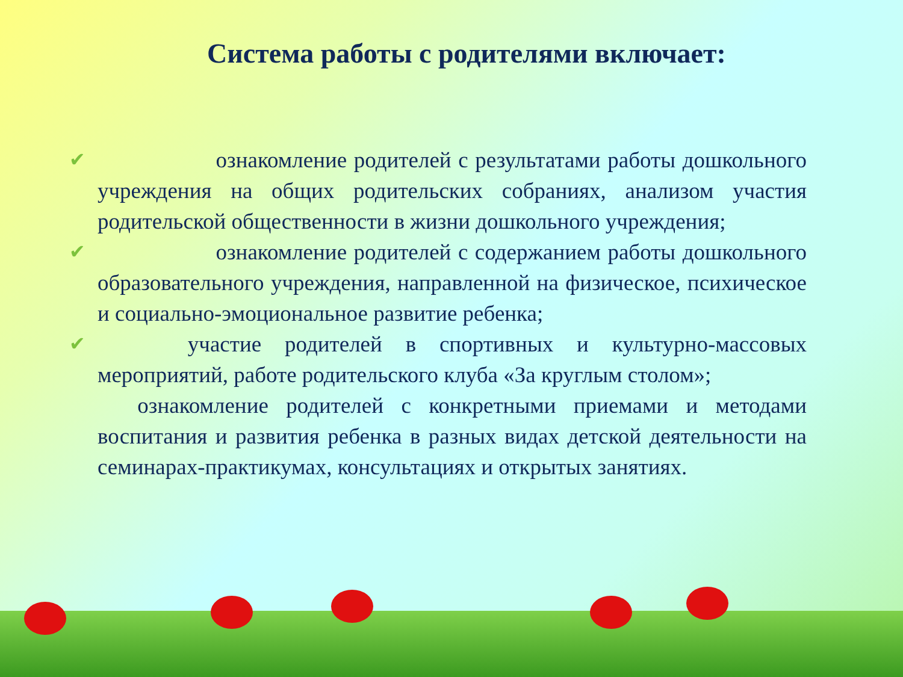Система работы с родителями включает:
✔      ознакомление родителей с результатами работы дошкольного учреждения на общих родительских собраниях, анализом участия родительской общественности в жизни дошкольного учреждения;
✔      ознакомление родителей с содержанием работы дошкольного образовательного учреждения, направленной на физическое, психическое и социально-эмоциональное развитие ребенка;
✔    участие родителей в спортивных и культурно-массовых мероприятий, работе родительского клуба «За круглым столом»;
  ознакомление родителей с конкретными приемами и методами воспитания и развития ребенка в разных видах детской деятельности на семинарах-практикумах, консультациях и открытых занятиях.